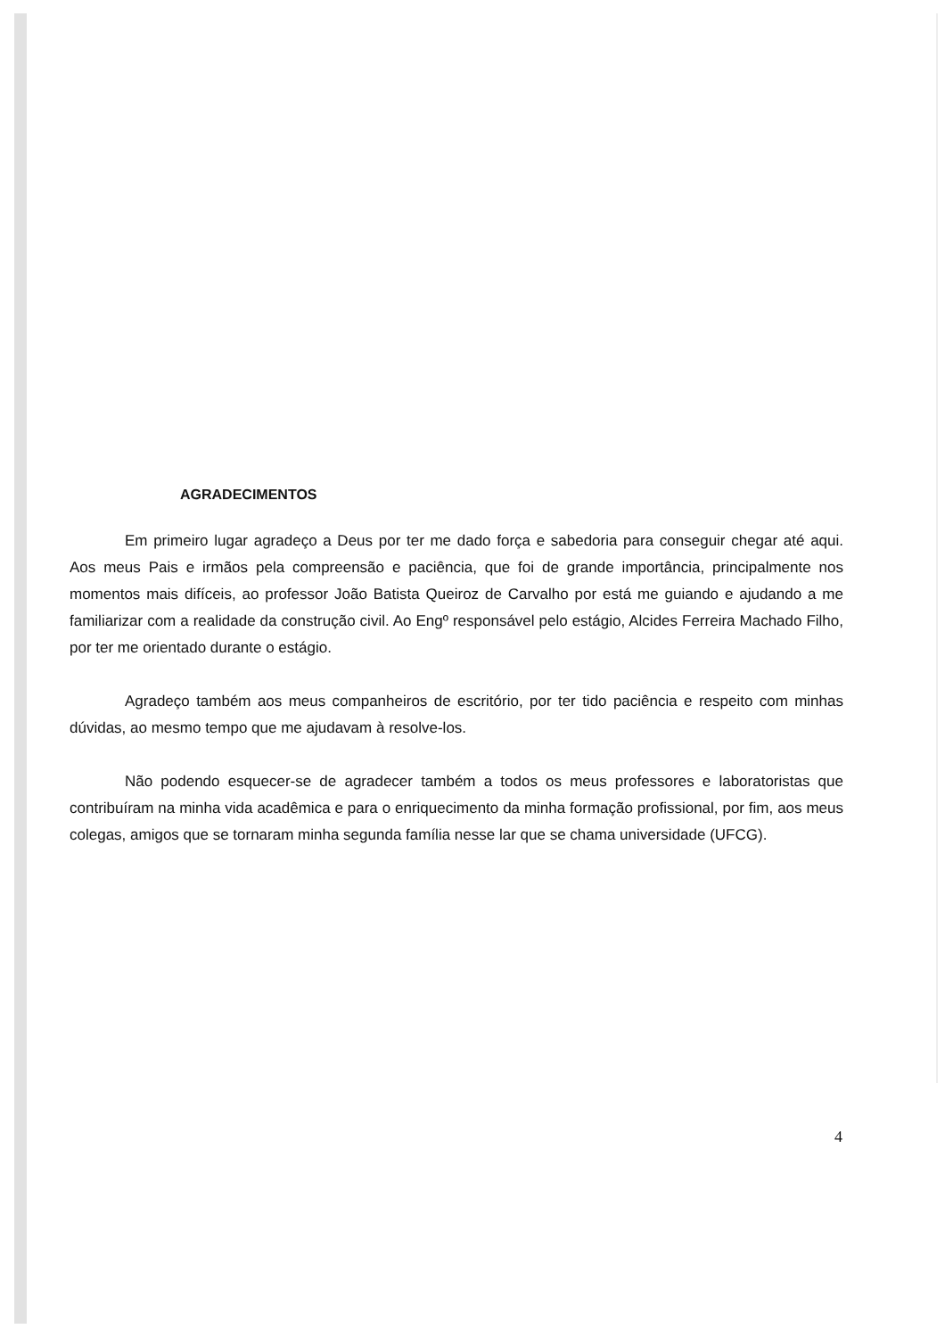AGRADECIMENTOS
Em primeiro lugar agradeço a Deus por ter me dado força e sabedoria para conseguir chegar até aqui. Aos meus Pais e irmãos pela compreensão e paciência, que foi de grande importância, principalmente nos momentos mais difíceis, ao professor João Batista Queiroz de Carvalho por está me guiando e ajudando a me familiarizar com a realidade da construção civil. Ao Engº responsável pelo estágio, Alcides Ferreira Machado Filho, por ter me orientado durante o estágio.
Agradeço também aos meus companheiros de escritório, por ter tido paciência e respeito com minhas dúvidas, ao mesmo tempo que me ajudavam à resolve-los.
Não podendo esquecer-se de agradecer também a todos os meus professores e laboratoristas que contribuíram na minha vida acadêmica e para o enriquecimento da minha formação profissional, por fim, aos meus colegas, amigos que se tornaram minha segunda família nesse lar que se chama universidade (UFCG).
4